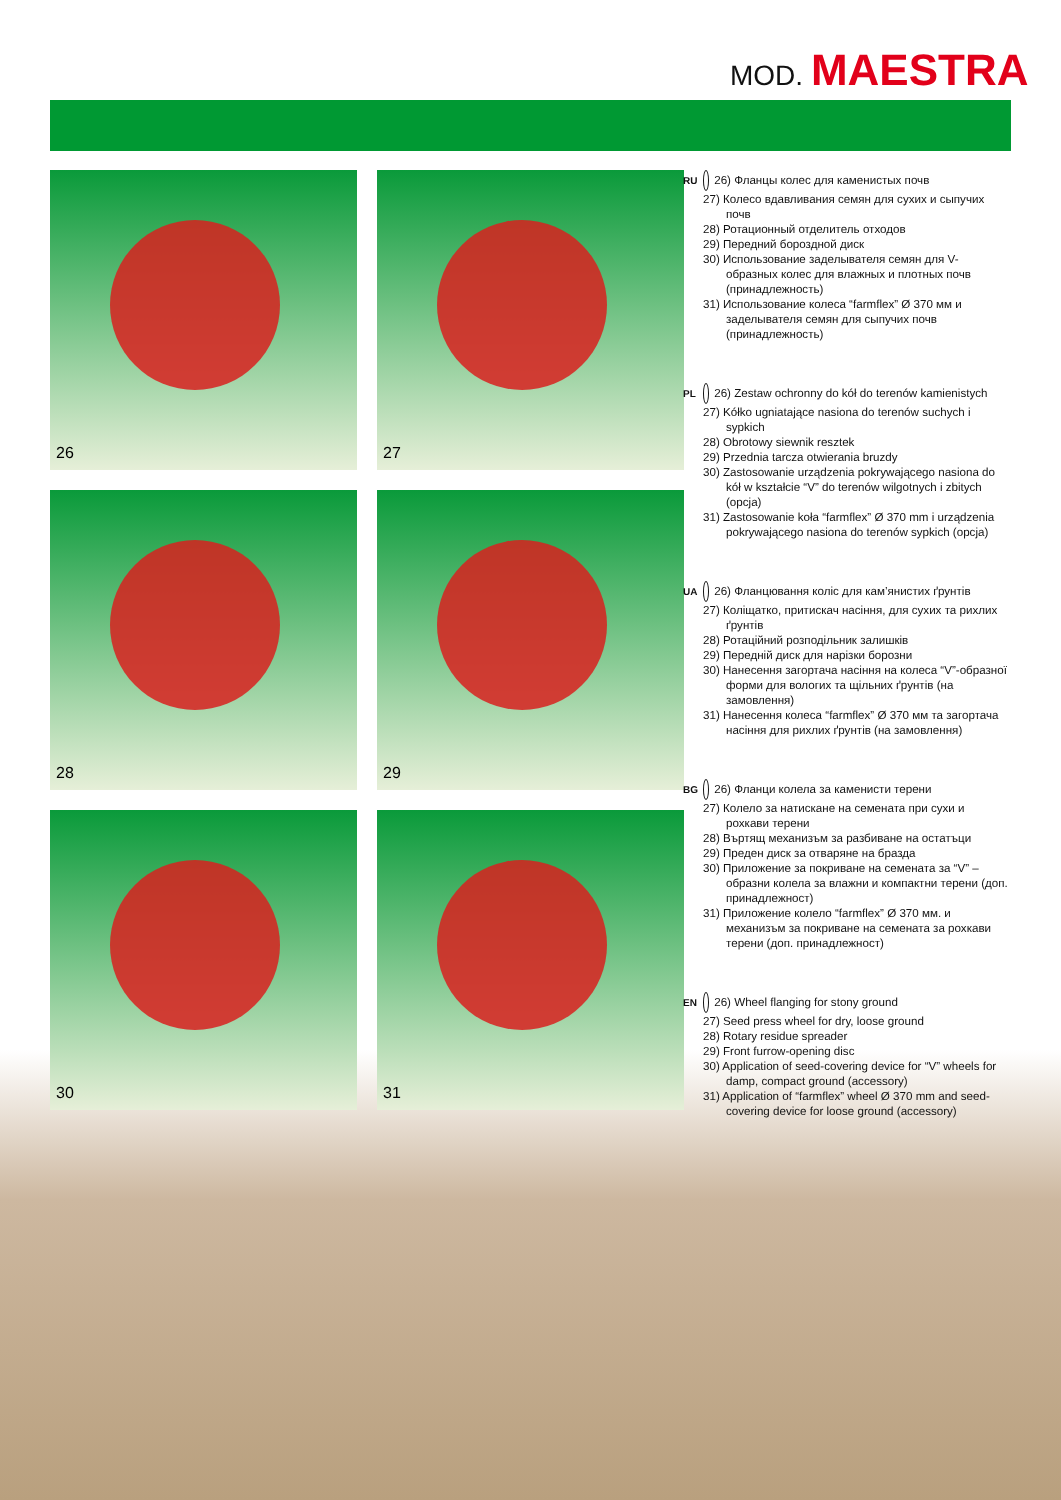MOD. MAESTRA
26
27
28
29
30
31
RU 26) Фланцы колес для каменистых почв
27) Колесо вдавливания семян для сухих и сыпучих почв
28) Ротационный отделитель отходов
29) Передний бороздной диск
30) Использование заделывателя семян для V-образных колес для влажных и плотных почв (принадлежность)
31) Использование колеса “farmflex” Ø 370 мм и заделывателя семян для сыпучих почв (принадлежность)
PL 26) Zestaw ochronny do kół do terenów kamienistych
27) Kółko ugniatające nasiona do terenów suchych i sypkich
28) Obrotowy siewnik resztek
29) Przednia tarcza otwierania bruzdy
30) Zastosowanie urządzenia pokrywającego nasiona do kół w kształcie “V” do terenów wilgotnych i zbitych (opcja)
31) Zastosowanie koła “farmflex” Ø 370 mm i urządzenia pokrywającego nasiona do terenów sypkich (opcja)
UA 26) Фланцювання коліс для кам’янистих ґрунтів
27) Коліщатко, притискач насіння, для сухих та рихлих ґрунтів
28) Ротаційний розподільник залишків
29) Передній диск для нарізки борозни
30) Нанесення загортача насіння на колеса “V”-образної форми для вологих та щільних ґрунтів (на замовлення)
31) Нанесення колеса “farmflex” Ø 370 мм та загортача насіння для рихлих ґрунтів (на замовлення)
BG 26) Фланци колела за каменисти терени
27) Колело за натискане на семената при сухи и рохкави терени
28) Въртящ механизъм за разбиване на остатъци
29) Преден диск за отваряне на бразда
30) Приложение за покриване на семената за “V” – образни колела за влажни и компактни терени (доп. принадлежност)
31) Приложение колело “farmflex” Ø 370 мм. и механизъм за покриване на семената за рохкави терени (доп. принадлежност)
EN 26) Wheel flanging for stony ground
27) Seed press wheel for dry, loose ground
28) Rotary residue spreader
29) Front furrow-opening disc
30) Application of seed-covering device for “V” wheels for damp, compact ground (accessory)
31) Application of “farmflex” wheel Ø 370 mm and seed-covering device for loose ground (accessory)